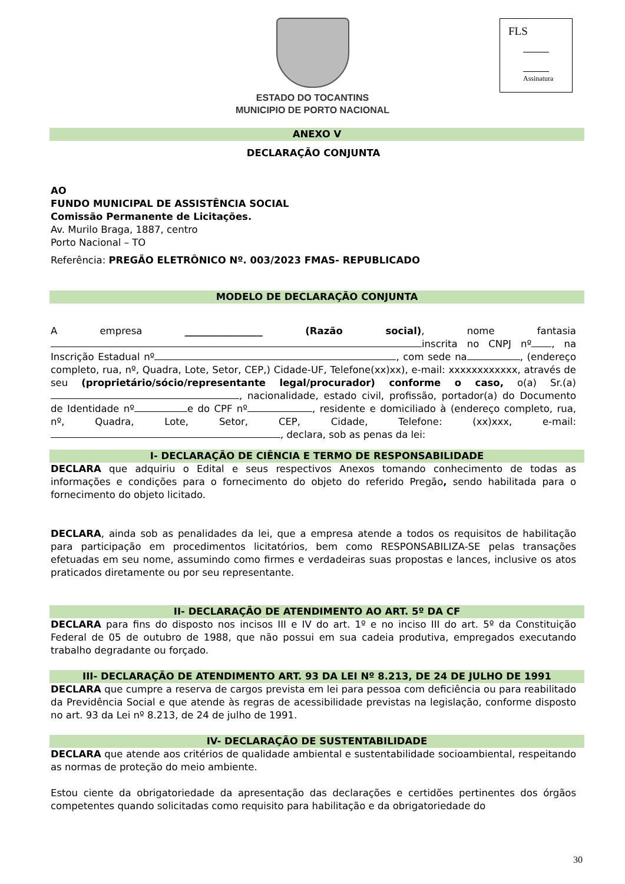ESTADO DO TOCANTINS
MUNICIPIO DE PORTO NACIONAL
FLS
Assinatura
ANEXO V
DECLARAÇÃO CONJUNTA
AO
FUNDO MUNICIPAL DE ASSISTÊNCIA SOCIAL
Comissão Permanente de Licitações.
Av. Murilo Braga, 1887, centro
Porto Nacional – TO
Referência: PREGÃO ELETRÔNICO Nº. 003/2023 FMAS- REPUBLICADO
MODELO DE DECLARAÇÃO CONJUNTA
A empresa ________________ (Razão social), nome fantasia inscrita no CNPJ nº , na Inscrição Estadual nº , com sede na , (endereço completo, rua, nº, Quadra, Lote, Setor, CEP,) Cidade-UF, Telefone(xx)xx), e-mail: xxxxxxxxxxxx, através de seu (proprietário/sócio/representante legal/procurador) conforme o caso, o(a) Sr.(a) , nacionalidade, estado civil, profissão, portador(a) do Documento de Identidade nº e do CPF nº , residente e domiciliado à (endereço completo, rua, nº, Quadra, Lote, Setor, CEP, Cidade, Telefone: (xx)xxx, e-mail: , declara, sob as penas da lei:
I- DECLARAÇÃO DE CIÊNCIA E TERMO DE RESPONSABILIDADE
DECLARA que adquiriu o Edital e seus respectivos Anexos tomando conhecimento de todas as informações e condições para o fornecimento do objeto do referido Pregão, sendo habilitada para o fornecimento do objeto licitado.
DECLARA, ainda sob as penalidades da lei, que a empresa atende a todos os requisitos de habilitação para participação em procedimentos licitatórios, bem como RESPONSABILIZA-SE pelas transações efetuadas em seu nome, assumindo como firmes e verdadeiras suas propostas e lances, inclusive os atos praticados diretamente ou por seu representante.
II- DECLARAÇÃO DE ATENDIMENTO AO ART. 5º DA CF
DECLARA para fins do disposto nos incisos III e IV do art. 1º e no inciso III do art. 5º da Constituição Federal de 05 de outubro de 1988, que não possui em sua cadeia produtiva, empregados executando trabalho degradante ou forçado.
III- DECLARAÇÃO DE ATENDIMENTO ART. 93 DA LEI Nº 8.213, DE 24 DE JULHO DE 1991
DECLARA que cumpre a reserva de cargos prevista em lei para pessoa com deficiência ou para reabilitado da Previdência Social e que atende às regras de acessibilidade previstas na legislação, conforme disposto no art. 93 da Lei nº 8.213, de 24 de julho de 1991.
IV- DECLARAÇÃO DE SUSTENTABILIDADE
DECLARA que atende aos critérios de qualidade ambiental e sustentabilidade socioambiental, respeitando as normas de proteção do meio ambiente.
Estou ciente da obrigatoriedade da apresentação das declarações e certidões pertinentes dos órgãos competentes quando solicitadas como requisito para habilitação e da obrigatoriedade do
30